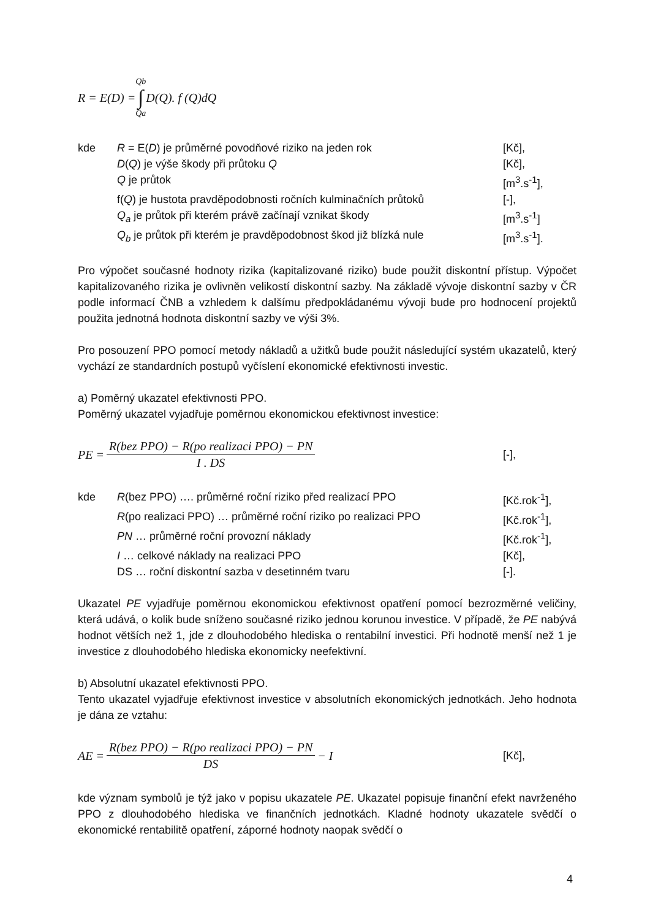R = E(D) = Qb ∫ Qa D(Q). f (Q)dQ
kde R = E(D) je průměrné povodňové riziko na jeden rok [Kč], D(Q) je výše škody při průtoku Q [Kč], Q je průtok [m<sup>3</sup>.s<sup>-1</sup>], f(Q) je hustota pravděpodobnosti ročních kulminačních průtoků [-], Q<sub>a</sub> je průtok při kterém právě začínají vznikat škody [m<sup>3</sup>.s<sup>-1</sup>] Q<sub>b</sub> je průtok při kterém je pravděpodobnost škod již blízká nule [m<sup>3</sup>.s<sup>-1</sup>].
Pro výpočet současné hodnoty rizika (kapitalizované riziko) bude použit diskontní přístup. Výpočet kapitalizovaného rizika je ovlivněn velikostí diskontní sazby. Na základě vývoje diskontní sazby v ČR podle informací ČNB a vzhledem k dalšímu předpokládanému vývoji bude pro hodnocení projektů použita jednotná hodnota diskontní sazby ve výši 3%.
Pro posouzení PPO pomocí metody nákladů a užitků bude použit následující systém ukazatelů, který vychází ze standardních postupů vyčíslení ekonomické efektivnosti investic.
a) Poměrný ukazatel efektivnosti PPO.
Poměrný ukazatel vyjadřuje poměrnou ekonomickou efektivnost investice:
PE = R(bez PPO) − R(po realizaci PPO) − PN I . DS [-],
kde R(bez PPO) …. průměrné roční riziko před realizací PPO [Kč.rok<sup>-1</sup>], R(po realizaci PPO) … průměrné roční riziko po realizaci PPO [Kč.rok<sup>-1</sup>], PN … průměrné roční provozní náklady [Kč.rok<sup>-1</sup>], I … celkové náklady na realizaci PPO [Kč], DS … roční diskontní sazba v desetinném tvaru [-].
Ukazatel PE vyjadřuje poměrnou ekonomickou efektivnost opatření pomocí bezrozměrné veličiny, která udává, o kolik bude sníženo současné riziko jednou korunou investice. V případě, že PE nabývá hodnot větších než 1, jde z dlouhodobého hlediska o rentabilní investici. Při hodnotě menší než 1 je investice z dlouhodobého hlediska ekonomicky neefektivní.
b) Absolutní ukazatel efektivnosti PPO.
Tento ukazatel vyjadřuje efektivnost investice v absolutních ekonomických jednotkách. Jeho hodnota je dána ze vztahu:
AE = R(bez PPO) − R(po realizaci PPO) − PN DS − I [Kč],
kde význam symbolů je týž jako v popisu ukazatele PE. Ukazatel popisuje finanční efekt navrženého PPO z dlouhodobého hlediska ve finančních jednotkách. Kladné hodnoty ukazatele svědčí o ekonomické rentabilitě opatření, záporné hodnoty naopak svědčí o
4